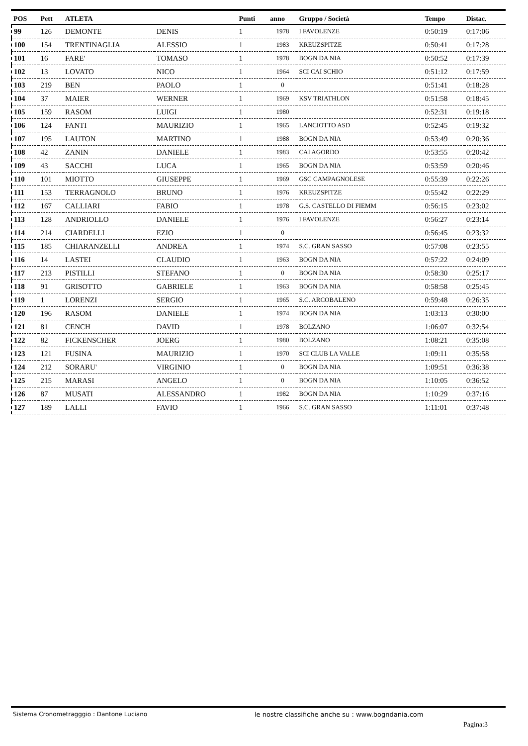| POS | Pett | ATLETA | | Punti | anno | Gruppo / Società | Tempo | Distac. |
| --- | --- | --- | --- | --- | --- | --- | --- | --- |
| 99 | 126 | DEMONTE | DENIS | 1 | 1978 | I FAVOLENZE | 0:50:19 | 0:17:06 |
| 100 | 154 | TRENTINAGLIA | ALESSIO | 1 | 1983 | KREUZSPITZE | 0:50:41 | 0:17:28 |
| 101 | 16 | FARE' | TOMASO | 1 | 1978 | BOGN DA NIA | 0:50:52 | 0:17:39 |
| 102 | 13 | LOVATO | NICO | 1 | 1964 | SCI CAI SCHIO | 0:51:12 | 0:17:59 |
| 103 | 219 | BEN | PAOLO | 1 | 0 | | 0:51:41 | 0:18:28 |
| 104 | 37 | MAIER | WERNER | 1 | 1969 | KSV TRIATHLON | 0:51:58 | 0:18:45 |
| 105 | 159 | RASOM | LUIGI | 1 | 1980 | | 0:52:31 | 0:19:18 |
| 106 | 124 | FANTI | MAURIZIO | 1 | 1965 | LANCIOTTO ASD | 0:52:45 | 0:19:32 |
| 107 | 195 | LAUTON | MARTINO | 1 | 1988 | BOGN DA NIA | 0:53:49 | 0:20:36 |
| 108 | 42 | ZANIN | DANIELE | 1 | 1983 | CAI AGORDO | 0:53:55 | 0:20:42 |
| 109 | 43 | SACCHI | LUCA | 1 | 1965 | BOGN DA NIA | 0:53:59 | 0:20:46 |
| 110 | 101 | MIOTTO | GIUSEPPE | 1 | 1969 | GSC CAMPAGNOLESE | 0:55:39 | 0:22:26 |
| 111 | 153 | TERRAGNOLO | BRUNO | 1 | 1976 | KREUZSPITZE | 0:55:42 | 0:22:29 |
| 112 | 167 | CALLIARI | FABIO | 1 | 1978 | G.S. CASTELLO DI FIEMM | 0:56:15 | 0:23:02 |
| 113 | 128 | ANDRIOLLO | DANIELE | 1 | 1976 | I FAVOLENZE | 0:56:27 | 0:23:14 |
| 114 | 214 | CIARDELLI | EZIO | 1 | 0 | | 0:56:45 | 0:23:32 |
| 115 | 185 | CHIARANZELLI | ANDREA | 1 | 1974 | S.C. GRAN SASSO | 0:57:08 | 0:23:55 |
| 116 | 14 | LASTEI | CLAUDIO | 1 | 1963 | BOGN DA NIA | 0:57:22 | 0:24:09 |
| 117 | 213 | PISTILLI | STEFANO | 1 | 0 | BOGN DA NIA | 0:58:30 | 0:25:17 |
| 118 | 91 | GRISOTTO | GABRIELE | 1 | 1963 | BOGN DA NIA | 0:58:58 | 0:25:45 |
| 119 | 1 | LORENZI | SERGIO | 1 | 1965 | S.C. ARCOBALENO | 0:59:48 | 0:26:35 |
| 120 | 196 | RASOM | DANIELE | 1 | 1974 | BOGN DA NIA | 1:03:13 | 0:30:00 |
| 121 | 81 | CENCH | DAVID | 1 | 1978 | BOLZANO | 1:06:07 | 0:32:54 |
| 122 | 82 | FICKENSCHER | JOERG | 1 | 1980 | BOLZANO | 1:08:21 | 0:35:08 |
| 123 | 121 | FUSINA | MAURIZIO | 1 | 1970 | SCI CLUB LA VALLE | 1:09:11 | 0:35:58 |
| 124 | 212 | SORARU' | VIRGINIO | 1 | 0 | BOGN DA NIA | 1:09:51 | 0:36:38 |
| 125 | 215 | MARASI | ANGELO | 1 | 0 | BOGN DA NIA | 1:10:05 | 0:36:52 |
| 126 | 87 | MUSATI | ALESSANDRO | 1 | 1982 | BOGN DA NIA | 1:10:29 | 0:37:16 |
| 127 | 189 | LALLI | FAVIO | 1 | 1966 | S.C. GRAN SASSO | 1:11:01 | 0:37:48 |
Sistema Cronometragggio : Dantone Luciano le nostre classifiche anche su : www.bogndania.com
Pagina:3